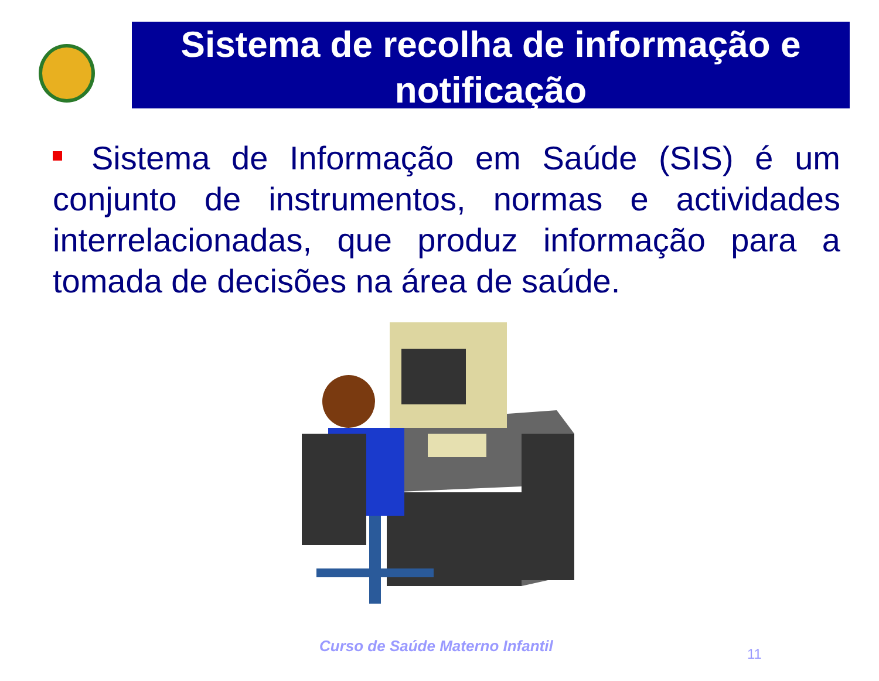Sistema de recolha de informação e notificação
Sistema de Informação em Saúde (SIS) é um conjunto de instrumentos, normas e actividades interrelacionadas, que produz informação para a tomada de decisões na área de saúde.
Curso de Saúde Materno Infantil
11